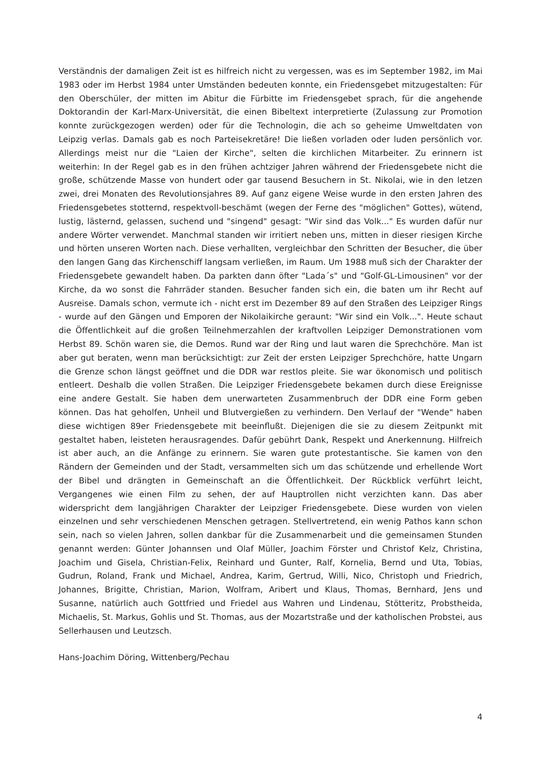Verständnis der damaligen Zeit ist es hilfreich nicht zu vergessen, was es im September 1982, im Mai 1983 oder im Herbst 1984 unter Umständen bedeuten konnte, ein Friedensgebet mitzugestalten: Für den Oberschüler, der mitten im Abitur die Fürbitte im Friedensgebet sprach, für die angehende Doktorandin der Karl-Marx-Universität, die einen Bibeltext interpretierte (Zulassung zur Promotion konnte zurückgezogen werden) oder für die Technologin, die ach so geheime Umweltdaten von Leipzig verlas. Damals gab es noch Parteisekretäre! Die ließen vorladen oder luden persönlich vor. Allerdings meist nur die "Laien der Kirche", selten die kirchlichen Mitarbeiter. Zu erinnern ist weiterhin: In der Regel gab es in den frühen achtziger Jahren während der Friedensgebete nicht die große, schützende Masse von hundert oder gar tausend Besuchern in St. Nikolai, wie in den letzen zwei, drei Monaten des Revolutionsjahres 89. Auf ganz eigene Weise wurde in den ersten Jahren des Friedensgebetes stotternd, respektvoll-beschämt (wegen der Ferne des "möglichen" Gottes), wütend, lustig, lästernd, gelassen, suchend und "singend" gesagt: "Wir sind das Volk..." Es wurden dafür nur andere Wörter verwendet. Manchmal standen wir irritiert neben uns, mitten in dieser riesigen Kirche und hörten unseren Worten nach. Diese verhallten, vergleichbar den Schritten der Besucher, die über den langen Gang das Kirchenschiff langsam verließen, im Raum. Um 1988 muß sich der Charakter der Friedensgebete gewandelt haben. Da parkten dann öfter "Lada´s" und "Golf-GL-Limousinen" vor der Kirche, da wo sonst die Fahrräder standen. Besucher fanden sich ein, die baten um ihr Recht auf Ausreise. Damals schon, vermute ich - nicht erst im Dezember 89 auf den Straßen des Leipziger Rings - wurde auf den Gängen und Emporen der Nikolaikirche geraunt: "Wir sind ein Volk...". Heute schaut die Öffentlichkeit auf die großen Teilnehmerzahlen der kraftvollen Leipziger Demonstrationen vom Herbst 89. Schön waren sie, die Demos. Rund war der Ring und laut waren die Sprechchöre. Man ist aber gut beraten, wenn man berücksichtigt: zur Zeit der ersten Leipziger Sprechchöre, hatte Ungarn die Grenze schon längst geöffnet und die DDR war restlos pleite. Sie war ökonomisch und politisch entleert. Deshalb die vollen Straßen. Die Leipziger Friedensgebete bekamen durch diese Ereignisse eine andere Gestalt. Sie haben dem unerwarteten Zusammenbruch der DDR eine Form geben können. Das hat geholfen, Unheil und Blutvergießen zu verhindern. Den Verlauf der "Wende" haben diese wichtigen 89er Friedensgebete mit beeinflußt. Diejenigen die sie zu diesem Zeitpunkt mit gestaltet haben, leisteten herausragendes. Dafür gebührt Dank, Respekt und Anerkennung. Hilfreich ist aber auch, an die Anfänge zu erinnern. Sie waren gute protestantische. Sie kamen von den Rändern der Gemeinden und der Stadt, versammelten sich um das schützende und erhellende Wort der Bibel und drängten in Gemeinschaft an die Öffentlichkeit. Der Rückblick verführt leicht, Vergangenes wie einen Film zu sehen, der auf Hauptrollen nicht verzichten kann. Das aber widerspricht dem langjährigen Charakter der Leipziger Friedensgebete. Diese wurden von vielen einzelnen und sehr verschiedenen Menschen getragen. Stellvertretend, ein wenig Pathos kann schon sein, nach so vielen Jahren, sollen dankbar für die Zusammenarbeit und die gemeinsamen Stunden genannt werden: Günter Johannsen und Olaf Müller, Joachim Förster und Christof Kelz, Christina, Joachim und Gisela, Christian-Felix, Reinhard und Gunter, Ralf, Kornelia, Bernd und Uta, Tobias, Gudrun, Roland, Frank und Michael, Andrea, Karim, Gertrud, Willi, Nico, Christoph und Friedrich, Johannes, Brigitte, Christian, Marion, Wolfram, Aribert und Klaus, Thomas, Bernhard, Jens und Susanne, natürlich auch Gottfried und Friedel aus Wahren und Lindenau, Stötteritz, Probstheida, Michaelis, St. Markus, Gohlis und St. Thomas, aus der Mozartstraße und der katholischen Probstei, aus Sellerhausen und Leutzsch.
Hans-Joachim Döring, Wittenberg/Pechau
4